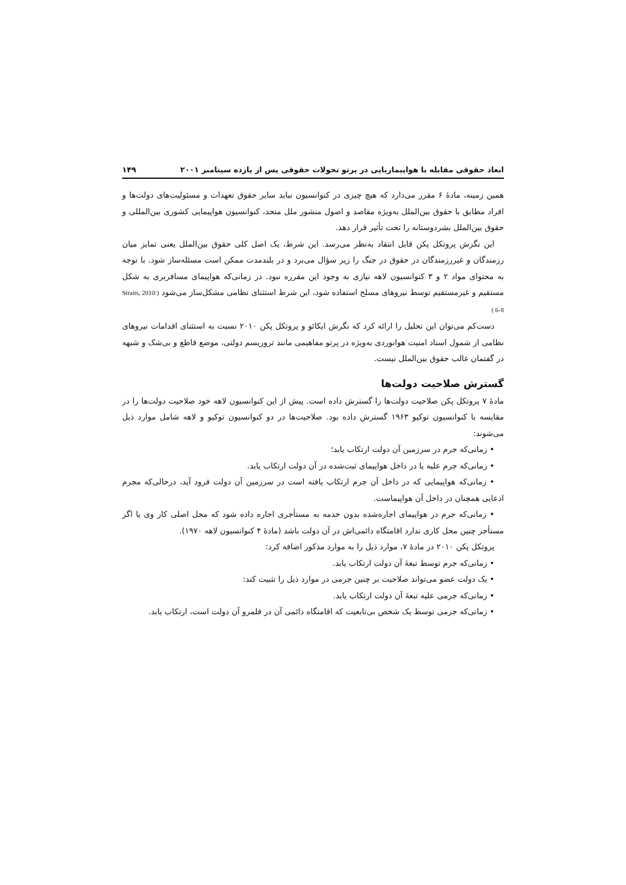ابعاد حقوقی مقابله با هواپیماربایی در پرتو تحولات حقوقی پس از یازده سپتامبر ۲۰۰۱ ۱۴۹
همین زمینه، مادهٔ ۶ مقرر می‌دارد که هیچ چیزی در کنوانسیون نباید سایر حقوق تعهدات و مسئولیت‌های دولت‌ها و افراد مطابق با حقوق بین‌الملل به‌ویژه مقاصد و اصول منشور ملل متحد، کنوانسیون هواپیمایی کشوری بین‌المللی و حقوق بین‌الملل بشردوستانه را تحت تأثیر قرار دهد.
این نگرش پروتکل پکن قابل انتقاد به‌نظر می‌رسد. این شرط، یک اصل کلی حقوق بین‌الملل یعنی تمایز میان رزمندگان و غیررزمندگان در حقوق در جنگ را زیر سؤال می‌برد و در بلندمدت ممکن است مسئله‌ساز شود. با توجه به محتوای مواد ۲ و ۳ کنوانسیون لاهه نیازی به وجود این مقرره نبود. در زمانی‌که هواپیمای مسافربری به شکل مستقیم و غیرمستقیم توسط نیروهای مسلح استفاده شود، این شرط استثنای نظامی مشکل‌ساز می‌شود (Straits, 2010: 6-8 )
دست‌کم می‌توان این تحلیل را ارائه کرد که نگرش ایکائو و پروتکل پکن ۲۰۱۰ نسبت به استثنای اقدامات نیروهای نظامی از شمول اسناد امنیت هوانوردی به‌ویژه در پرتو مفاهیمی مانند تروریسم دولتی، موضع قاطع و بی‌شک و شبهه در گفتمان غالب حقوق بین‌الملل نیست.
گسترش صلاحیت دولت‌ها
مادهٔ ۷ پروتکل پکن صلاحیت دولت‌ها را گسترش داده است. پیش از این کنوانسیون لاهه خود صلاحیت دولت‌ها را در مقایسه با کنوانسیون توکیو ۱۹۶۳ گسترش داده بود. صلاحیت‌ها در دو کنوانسیون توکیو و لاهه شامل موارد ذیل می‌شوند:
• زمانی‌که جرم در سرزمین آن دولت ارتکاب یابد؛
• زمانی‌که جرم علیه یا در داخل هواپیمای ثبت‌شده در آن دولت ارتکاب یابد.
• زمانی‌که هواپیمایی که در داخل آن جرم ارتکاب یافته است در سرزمین آن دولت فرود آید، درحالی‌که مجرم ادعایی همچنان در داخل آن هواپیماست.
• زمانی‌که جرم در هواپیمای اجاره‌شده بدون خدمه به مستأجری اجاره داده شود که محل اصلی کار وی یا اگر مستأجر چنین محل کاری ندارد اقامتگاه دائمی‌اش در آن دولت باشد (مادهٔ ۴ کنوانسیون لاهه ۱۹۷۰).
پروتکل پکن ۲۰۱۰ در مادهٔ ۷، موارد ذیل را به موارد مذکور اضافه کرد:
• زمانی‌که جرم توسط تبعهٔ آن دولت ارتکاب یابد.
• یک دولت عضو می‌تواند صلاحیت بر چنین جرمی در موارد ذیل را تثبیت کند:
• زمانی‌که جرمی علیه تبعهٔ آن دولت ارتکاب یابد.
• زمانی‌که جرمی توسط یک شخص بی‌تابعیت که اقامتگاه دائمی آن در قلمرو آن دولت است، ارتکاب یابد.